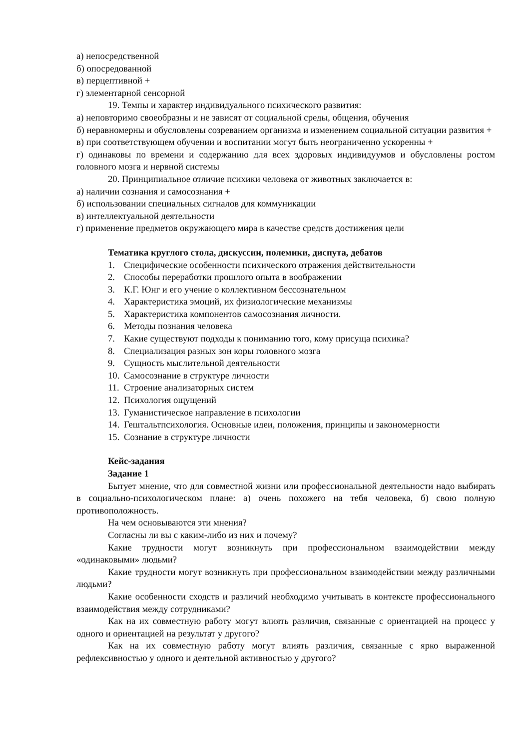а) непосредственной
б) опосредованной
в) перцептивной +
г) элементарной сенсорной
19. Темпы и характер индивидуального психического развития:
а) неповторимо своеобразны и не зависят от социальной среды, общения, обучения
б) неравномерны и обусловлены созреванием организма и изменением социальной ситуации развития +
в) при соответствующем обучении и воспитании могут быть неограниченно ускоренны +
г) одинаковы по времени и содержанию для всех здоровых индивидуумов и обусловлены ростом головного мозга и нервной системы
20. Принципиальное отличие психики человека от животных заключается в:
а) наличии сознания и самосознания +
б) использовании специальных сигналов для коммуникации
в) интеллектуальной деятельности
г) применение предметов окружающего мира в качестве средств достижения цели
Тематика круглого стола, дискуссии, полемики, диспута, дебатов
1. Специфические особенности психического отражения действительности
2. Способы переработки прошлого опыта в воображении
3. К.Г. Юнг и его учение о коллективном бессознательном
4. Характеристика эмоций, их физиологические механизмы
5. Характеристика компонентов самосознания личности.
6. Методы познания человека
7. Какие существуют подходы к пониманию того, кому присуща психика?
8. Специализация разных зон коры головного мозга
9. Сущность мыслительной деятельности
10. Самосознание в структуре личности
11. Строение анализаторных систем
12. Психология ощущений
13. Гуманистическое направление в психологии
14. Гештальтпсихология. Основные идеи, положения, принципы и закономерности
15. Сознание в структуре личности
Кейс-задания
Задание 1
Бытует мнение, что для совместной жизни или профессиональной деятельности надо выбирать в социально-психологическом плане: а) очень похожего на тебя человека, б) свою полную противоположность.
На чем основываются эти мнения?
Согласны ли вы с каким-либо из них и почему?
Какие трудности могут возникнуть при профессиональном взаимодействии между «одинаковыми» людьми?
Какие трудности могут возникнуть при профессиональном взаимодействии между различными людьми?
Какие особенности сходств и различий необходимо учитывать в контексте профессионального взаимодействия между сотрудниками?
Как на их совместную работу могут влиять различия, связанные с ориентацией на процесс у одного и ориентацией на результат у другого?
Как на их совместную работу могут влиять различия, связанные с ярко выраженной рефлексивностью у одного и деятельной активностью у другого?